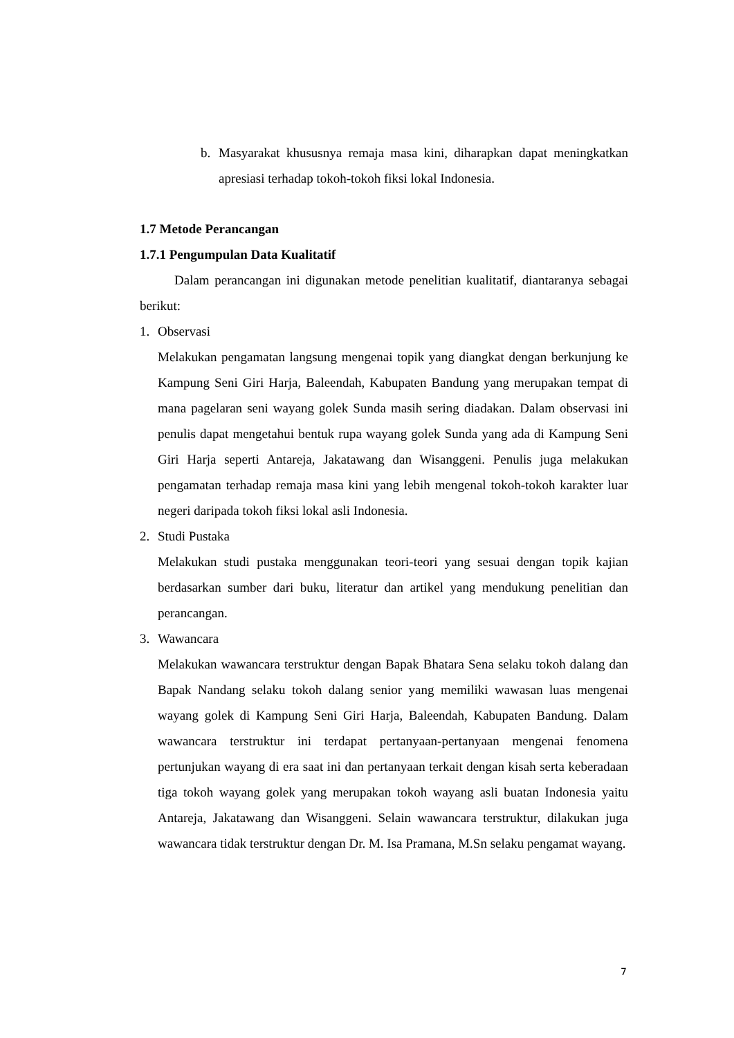b. Masyarakat khususnya remaja masa kini, diharapkan dapat meningkatkan apresiasi terhadap tokoh-tokoh fiksi lokal Indonesia.
1.7 Metode Perancangan
1.7.1 Pengumpulan Data Kualitatif
Dalam perancangan ini digunakan metode penelitian kualitatif, diantaranya sebagai berikut:
1. Observasi
Melakukan pengamatan langsung mengenai topik yang diangkat dengan berkunjung ke Kampung Seni Giri Harja, Baleendah, Kabupaten Bandung yang merupakan tempat di mana pagelaran seni wayang golek Sunda masih sering diadakan. Dalam observasi ini penulis dapat mengetahui bentuk rupa wayang golek Sunda yang ada di Kampung Seni Giri Harja seperti Antareja, Jakatawang dan Wisanggeni. Penulis juga melakukan pengamatan terhadap remaja masa kini yang lebih mengenal tokoh-tokoh karakter luar negeri daripada tokoh fiksi lokal asli Indonesia.
2. Studi Pustaka
Melakukan studi pustaka menggunakan teori-teori yang sesuai dengan topik kajian berdasarkan sumber dari buku, literatur dan artikel yang mendukung penelitian dan perancangan.
3. Wawancara
Melakukan wawancara terstruktur dengan Bapak Bhatara Sena selaku tokoh dalang dan Bapak Nandang selaku tokoh dalang senior yang memiliki wawasan luas mengenai wayang golek di Kampung Seni Giri Harja, Baleendah, Kabupaten Bandung. Dalam wawancara terstruktur ini terdapat pertanyaan-pertanyaan mengenai fenomena pertunjukan wayang di era saat ini dan pertanyaan terkait dengan kisah serta keberadaan tiga tokoh wayang golek yang merupakan tokoh wayang asli buatan Indonesia yaitu Antareja, Jakatawang dan Wisanggeni. Selain wawancara terstruktur, dilakukan juga wawancara tidak terstruktur dengan Dr. M. Isa Pramana, M.Sn selaku pengamat wayang.
7